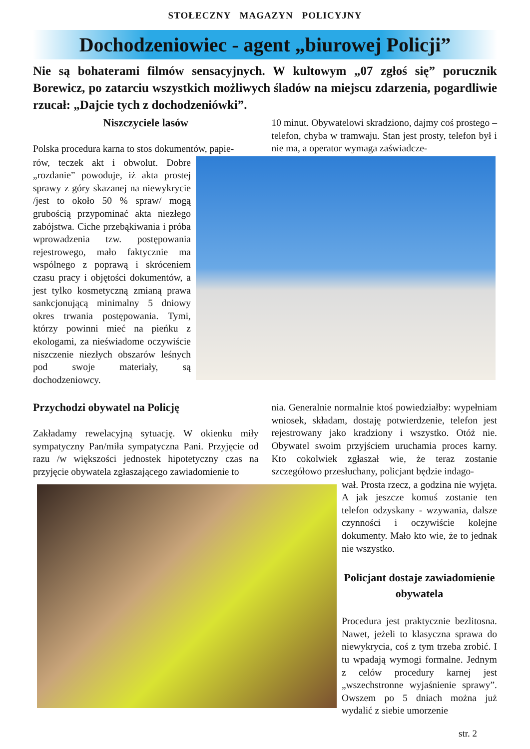STOŁECZNY MAGAZYN POLICYJNY
Dochodzeniowiec - agent „biurowej Policji”
Nie są bohaterami filmów sensacyjnych. W kultowym „07 zgłoś się” porucznik Borewicz, po zatarciu wszystkich możliwych śladów na miejscu zdarzenia, pogardliwie rzucał: „Dajcie tych z dochodzeniówki”.
Niszczyciele lasów
Polska procedura karna to stos dokumentów, papie-
10 minut. Obywatelowi skradziono, dajmy coś prostego – telefon, chyba w tramwaju. Stan jest prosty, telefon był i nie ma, a operator wymaga zaświadcze-
rów, teczek akt i obwolut. Dobre „rozdanie” powoduje, iż akta prostej sprawy z góry skazanej na niewykrycie /jest to około 50 % spraw/ mogą grubością przypominać akta niezłego zabójstwa. Ciche przebąkiwania i próba wprowadzenia tzw. postępowania rejestrowego, mało faktycznie ma wspólnego z poprawą i skróceniem czasu pracy i objętości dokumentów, a jest tylko kosmetyczną zmianą prawa sankcjonującą minimalny 5 dniowy okres trwania postępowania. Tymi, którzy powinni mieć na pieńku z ekologami, za nieświadome oczywiście niszczenie niezłych obszarów leśnych pod swoje materiały, są dochodzeniowcy.
Przychodzi obywatel na Policję
Zakładamy rewelacyjną sytuację. W okienku miły sympatyczny Pan/miła sympatyczna Pani. Przyjęcie od razu /w większości jednostek hipotetyczny czas na przyjęcie obywatela zgłaszającego zawiadomienie to
nia. Generalnie normalnie ktoś powiedziałby: wypełniam wniosek, składam, dostaję potwierdzenie, telefon jest rejestrowany jako kradziony i wszystko. Otóż nie. Obywatel swoim przyjściem uruchamia proces karny. Kto cokolwiek zgłaszał wie, że teraz zostanie szczegółowo przesłuchany, policjant będzie indago-
wał. Prosta rzecz, a godzina nie wyjęta. A jak jeszcze komuś zostanie ten telefon odzyskany - wzywania, dalsze czynności i oczywiście kolejne dokumenty. Mało kto wie, że to jednak nie wszystko.
Policjant dostaje zawiadomienie obywatela
Procedura jest praktycznie bezlitosna. Nawet, jeżeli to klasyczna sprawa do niewykrycia, coś z tym trzeba zrobić. I tu wpadają wymogi formalne. Jednym z celów procedury karnej jest „wszechstronne wyjaśnienie sprawy”. Owszem po 5 dniach można już wydalić z siebie umorzenie
str. 2